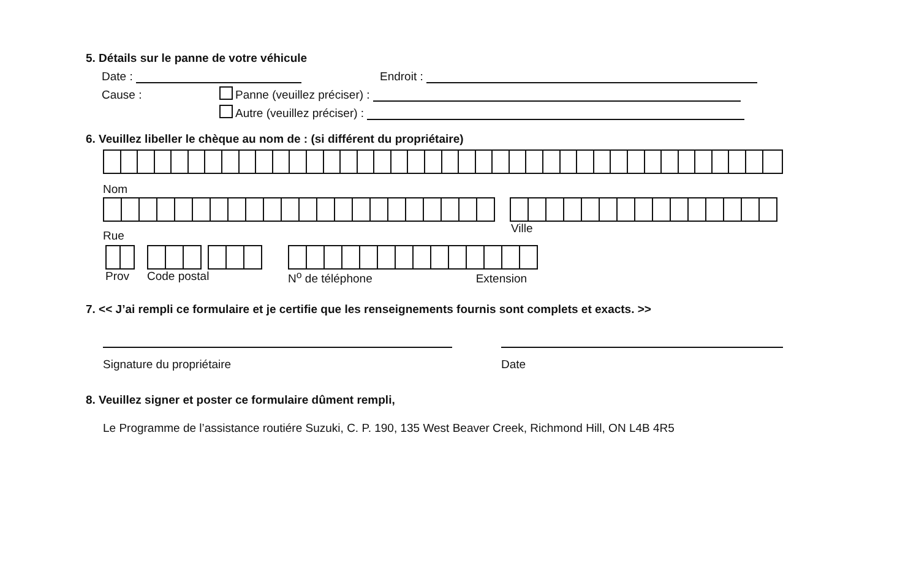5. Détails sur le panne de votre véhicule
Date : Endroit :
Cause : Panne (veuillez préciser) :
Autre (veuillez préciser) :
6. Veuillez libeller le chèque au nom de : (si différent du propriétaire)
Nom
Rue Ville
Prov Code postal N<sup>o</sup> de téléphone Extension
7. << J’ai rempli ce formulaire et je certifie que les renseignements fournis sont complets et exacts. >>
Signature du propriétaire Date
8. Veuillez signer et poster ce formulaire dûment rempli,
Le Programme de l’assistance routiére Suzuki, C. P. 190, 135 West Beaver Creek, Richmond Hill, ON L4B 4R5